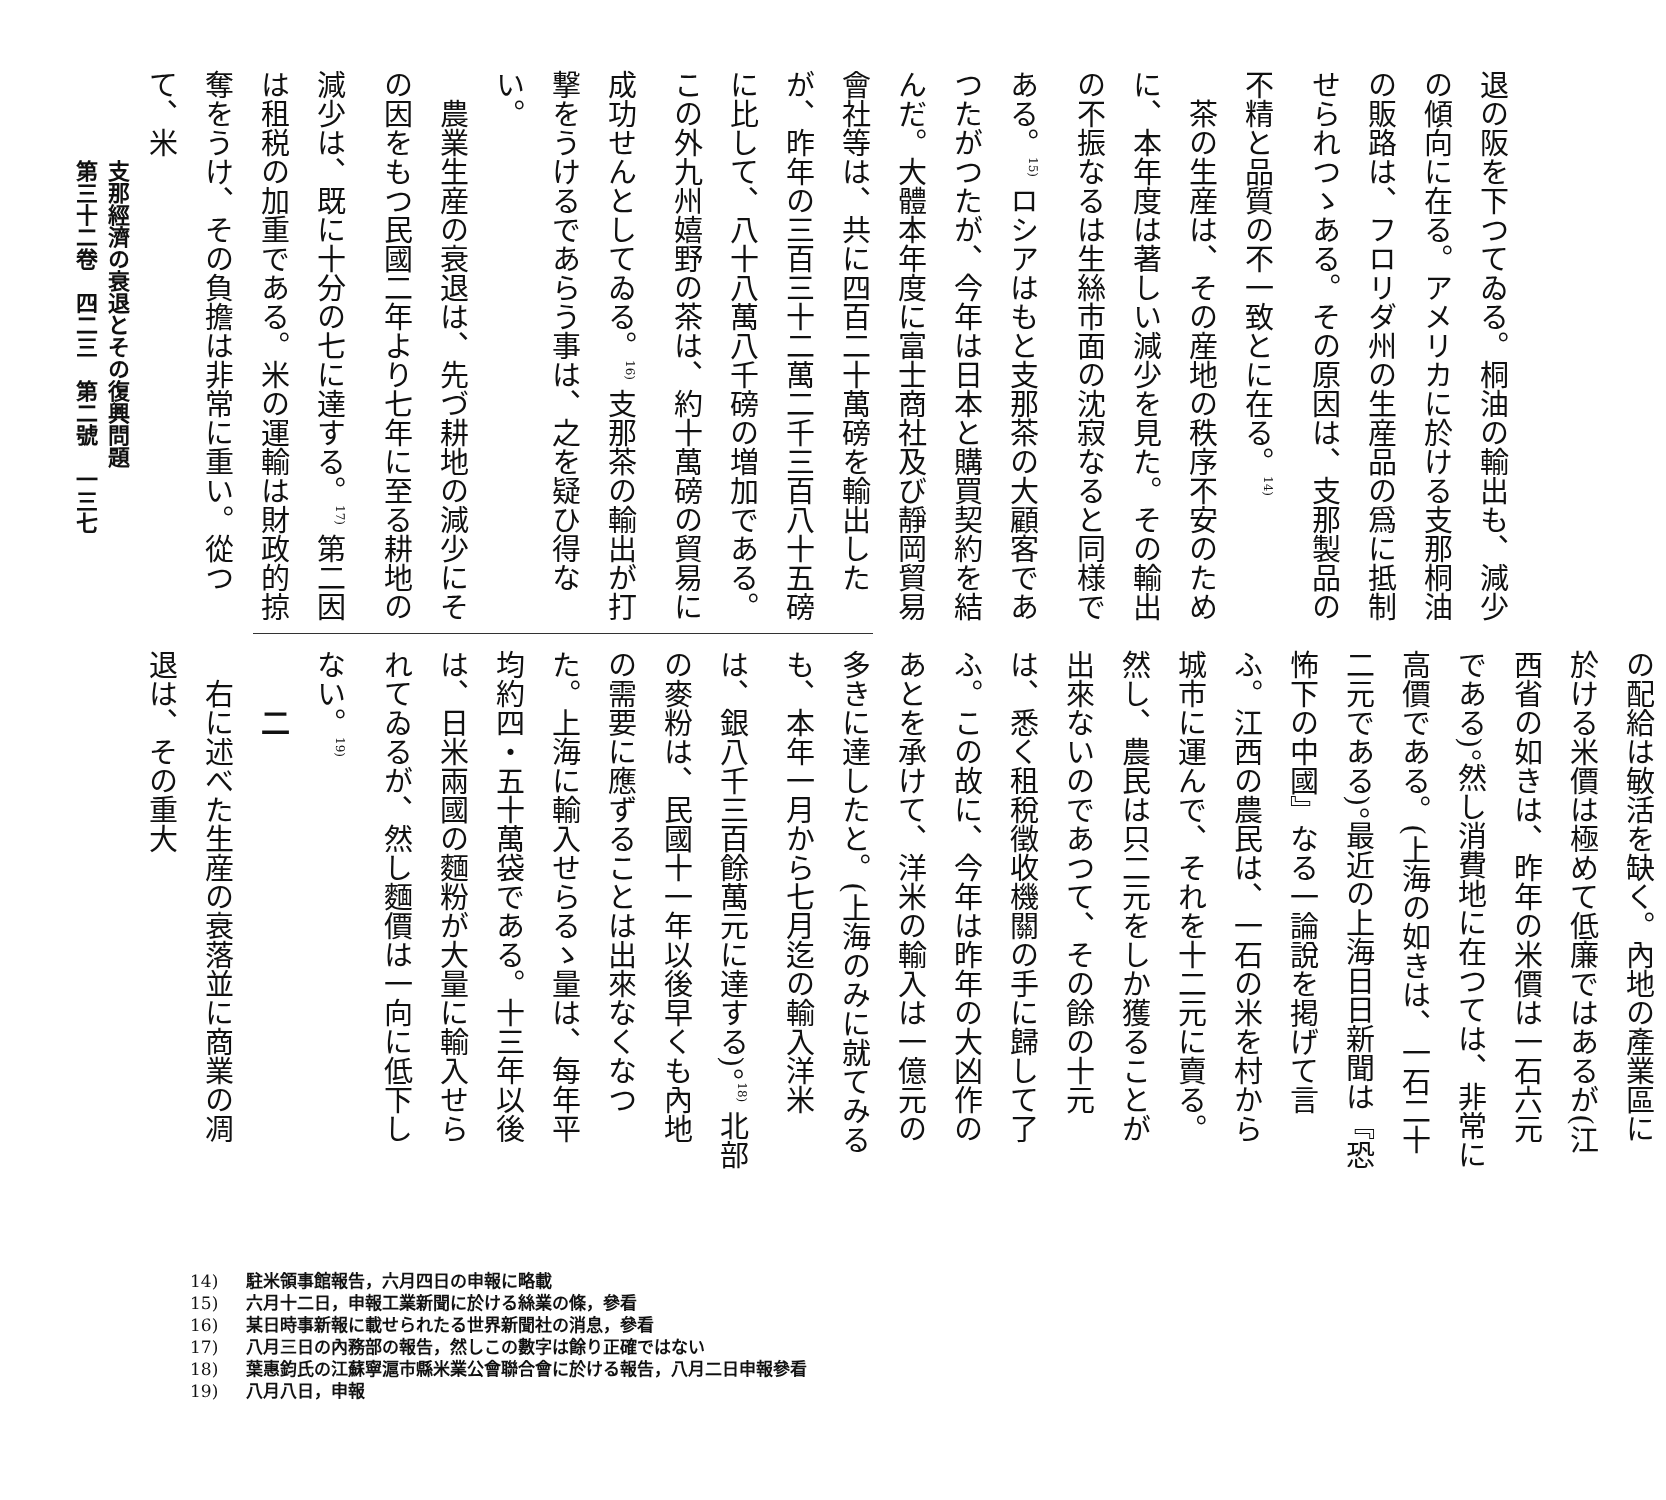退の阪を下つてゐる。桐油の輸出も、減少の傾向に在る。アメリカに於ける支那桐油の販路は、フロリダ州の生産品の爲に抵制せられつゝある。その原因は、支那製品の不精と品質の不一致とに在る。<sup>14)</sup>
　茶の生産は、その産地の秩序不安のために、本年度は著しい減少を見た。その輸出の不振なるは生絲市面の沈寂なると同様である。<sup>15)</sup> ロシアはもと支那茶の大顧客であつたがつたが、今年は日本と購買契約を結んだ。大體本年度に富士商社及び靜岡貿易會社等は、共に四百二十萬磅を輸出したが、昨年の三百三十二萬二千三百八十五磅に比して、八十八萬八千磅の増加である。この外九州嬉野の茶は、約十萬磅の貿易に成功せんとしてゐる。<sup>16)</sup> 支那茶の輸出が打撃をうけるであらう事は、之を疑ひ得ない。
　農業生産の衰退は、先づ耕地の減少にその因をもつ民國二年より七年に至る耕地の減少は、既に十分の七に達する。<sup>17)</sup> 第二因は租税の加重である。米の運輸は財政的掠奪をうけ、その負擔は非常に重い。從つて、米
の配給は敏活を缺く。內地の產業區に於ける米價は極めて低廉ではあるが(江西省の如きは、昨年の米價は一石六元である)。然し消費地に在つては、非常に高價である。(上海の如きは、一石二十二元である)。最近の上海日日新聞は『恐怖下の中國』なる一論說を掲げて言ふ。江西の農民は、一石の米を村から城市に運んで、それを十二元に賣る。然し、農民は只二元をしか獲ることが出來ないのであつて、その餘の十元は、悉く租稅徵收機關の手に歸して了ふ。この故に、今年は昨年の大凶作のあとを承けて、洋米の輸入は一億元の多きに達したと。(上海のみに就てみるも、本年一月から七月迄の輸入洋米は、銀八千三百餘萬元に達する)。<sup>18)</sup> 北部の麥粉は、民國十一年以後早くも內地の需要に應ずることは出來なくなつた。上海に輸入せらるゝ量は、每年平均約四・五十萬袋である。十三年以後は、日米兩國の麵粉が大量に輸入せられてゐるが、然し麵價は一向に低下しない。<sup>19)</sup>
　　二
　右に述べた生産の衰落並に商業の凋退は、その重大
支那經濟の衰退とその復興問題
第三十二卷　四二三　第二號　一三七
14) 駐米領事館報告，六月四日の申報に略載
15) 六月十二日，申報工業新聞に於ける絲業の條，參看
16) 某日時事新報に載せられたる世界新聞社の消息，參看
17) 八月三日の內務部の報告，然しこの數字は餘り正確ではない
18) 葉惠鈞氏の江蘇寧滬市縣米業公會聯合會に於ける報告，八月二日申報參看
19) 八月八日，申報